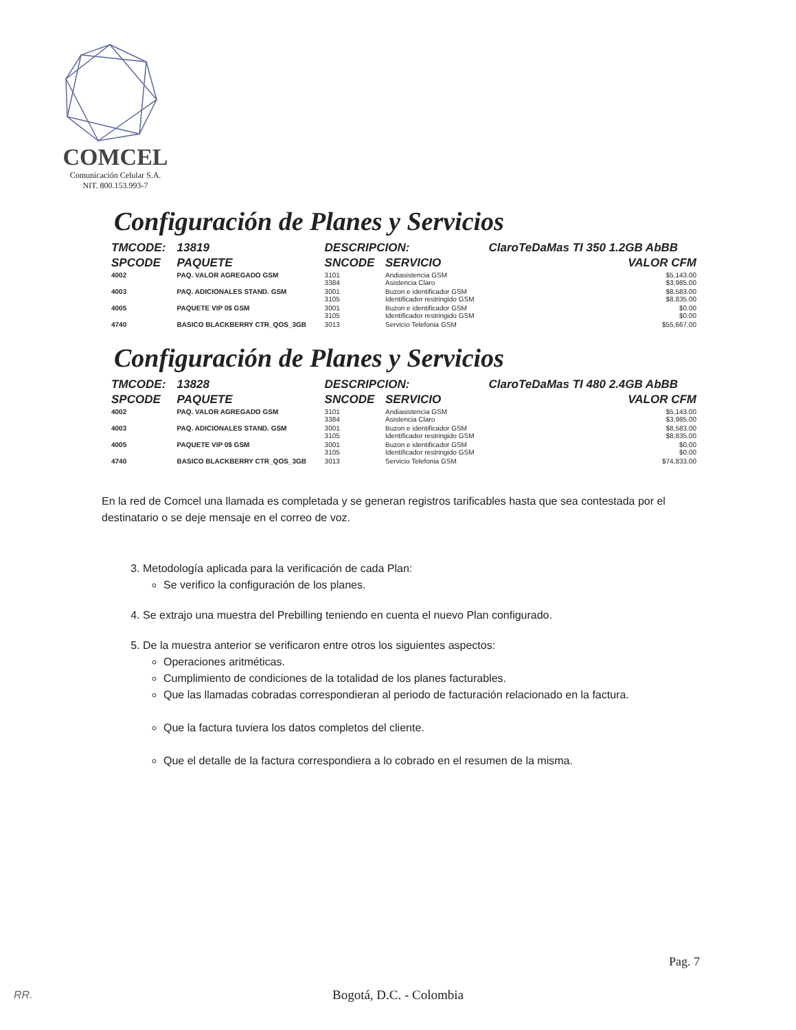COMCEL
Comunicación Celular S.A.
NIT. 800.153.993-7
Configuración de Planes y Servicios
| TMCODE: | 13819 | DESCRIPCION: | | ClaroTeDaMas TI 350 1.2GB AbBB | |
| --- | --- | --- | --- | --- | --- |
| SPCODE | PAQUETE | SNCODE | SERVICIO | | VALOR CFM |
| 4002 | PAQ. VALOR AGREGADO GSM | 3101 3384 | Andiasistencia GSM Asistencia Claro | | $5,143.00 $3,985.00 |
| 4003 | PAQ. ADICIONALES STAND. GSM | 3001 3105 | Buzon e identificador GSM Identificador restringido GSM | | $8,583.00 $8,835.00 |
| 4005 | PAQUETE VIP 0$ GSM | 3001 3105 | Buzon e identificador GSM Identificador restringido GSM | | $0.00 $0.00 |
| 4740 | BASICO BLACKBERRY CTR_QOS_3GB | 3013 | Servicio Telefonia GSM | | $55,667.00 |
Configuración de Planes y Servicios
| TMCODE: | 13828 | DESCRIPCION: | | ClaroTeDaMas TI 480 2.4GB AbBB | |
| --- | --- | --- | --- | --- | --- |
| SPCODE | PAQUETE | SNCODE | SERVICIO | | VALOR CFM |
| 4002 | PAQ. VALOR AGREGADO GSM | 3101 3384 | Andiasistencia GSM Asistencia Claro | | $5,143.00 $3,985.00 |
| 4003 | PAQ. ADICIONALES STAND. GSM | 3001 3105 | Buzon e identificador GSM Identificador restringido GSM | | $8,583.00 $8,835.00 |
| 4005 | PAQUETE VIP 0$ GSM | 3001 3105 | Buzon e identificador GSM Identificador restringido GSM | | $0.00 $0.00 |
| 4740 | BASICO BLACKBERRY CTR_QOS_3GB | 3013 | Servicio Telefonia GSM | | $74,833.00 |
En la red de Comcel una llamada es completada y se generan registros tarificables hasta que sea contestada por el destinatario o se deje mensaje en el correo de voz.
3. Metodología aplicada para la verificación de cada Plan:
Se verifico la configuración de los planes.
4. Se extrajo una muestra del Prebilling teniendo en cuenta el nuevo Plan configurado.
5. De la muestra anterior se verificaron entre otros los siguientes aspectos:
Operaciones aritméticas.
Cumplimiento de condiciones de la totalidad de los planes facturables.
Que las llamadas cobradas correspondieran al periodo de facturación relacionado en la factura.
Que la factura tuviera los datos completos del cliente.
Que el detalle de la factura correspondiera a lo cobrado en el resumen de la misma.
Pag. 7
RR.
Bogotá, D.C. - Colombia